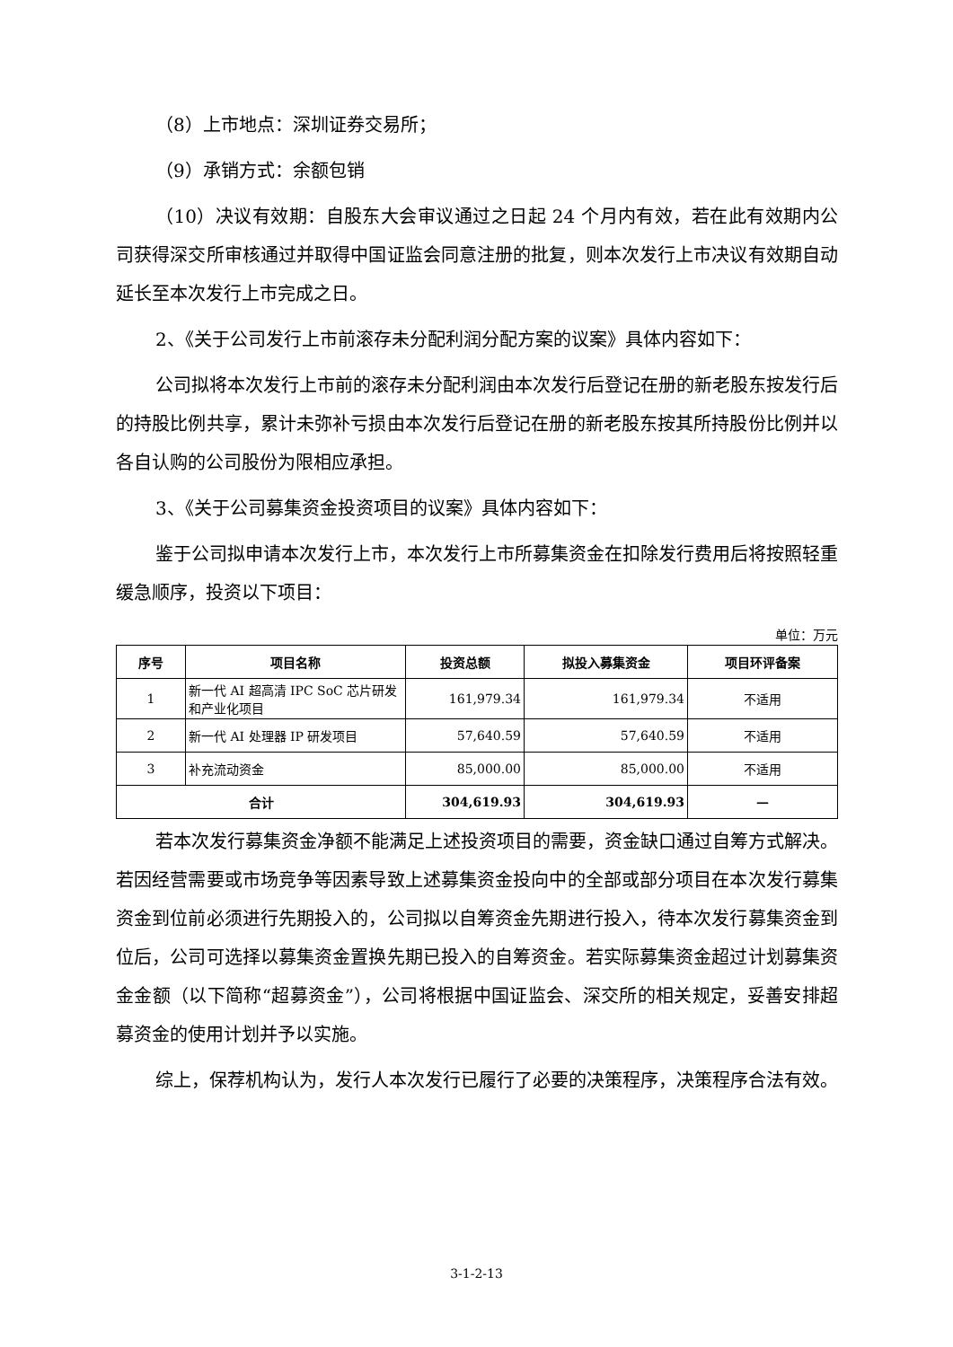（8）上市地点：深圳证券交易所；
（9）承销方式：余额包销
（10）决议有效期：自股东大会审议通过之日起 24 个月内有效，若在此有效期内公司获得深交所审核通过并取得中国证监会同意注册的批复，则本次发行上市决议有效期自动延长至本次发行上市完成之日。
2、《关于公司发行上市前滚存未分配利润分配方案的议案》具体内容如下：
公司拟将本次发行上市前的滚存未分配利润由本次发行后登记在册的新老股东按发行后的持股比例共享，累计未弥补亏损由本次发行后登记在册的新老股东按其所持股份比例并以各自认购的公司股份为限相应承担。
3、《关于公司募集资金投资项目的议案》具体内容如下：
鉴于公司拟申请本次发行上市，本次发行上市所募集资金在扣除发行费用后将按照轻重缓急顺序，投资以下项目：
单位：万元
| 序号 | 项目名称 | 投资总额 | 拟投入募集资金 | 项目环评备案 |
| --- | --- | --- | --- | --- |
| 1 | 新一代 AI 超高清 IPC SoC 芯片研发和产业化项目 | 161,979.34 | 161,979.34 | 不适用 |
| 2 | 新一代 AI 处理器 IP 研发项目 | 57,640.59 | 57,640.59 | 不适用 |
| 3 | 补充流动资金 | 85,000.00 | 85,000.00 | 不适用 |
| 合计 | | 304,619.93 | 304,619.93 | — |
若本次发行募集资金净额不能满足上述投资项目的需要，资金缺口通过自筹方式解决。若因经营需要或市场竞争等因素导致上述募集资金投向中的全部或部分项目在本次发行募集资金到位前必须进行先期投入的，公司拟以自筹资金先期进行投入，待本次发行募集资金到位后，公司可选择以募集资金置换先期已投入的自筹资金。若实际募集资金超过计划募集资金金额（以下简称“超募资金”），公司将根据中国证监会、深交所的相关规定，妥善安排超募资金的使用计划并予以实施。
综上，保荐机构认为，发行人本次发行已履行了必要的决策程序，决策程序合法有效。
3-1-2-13